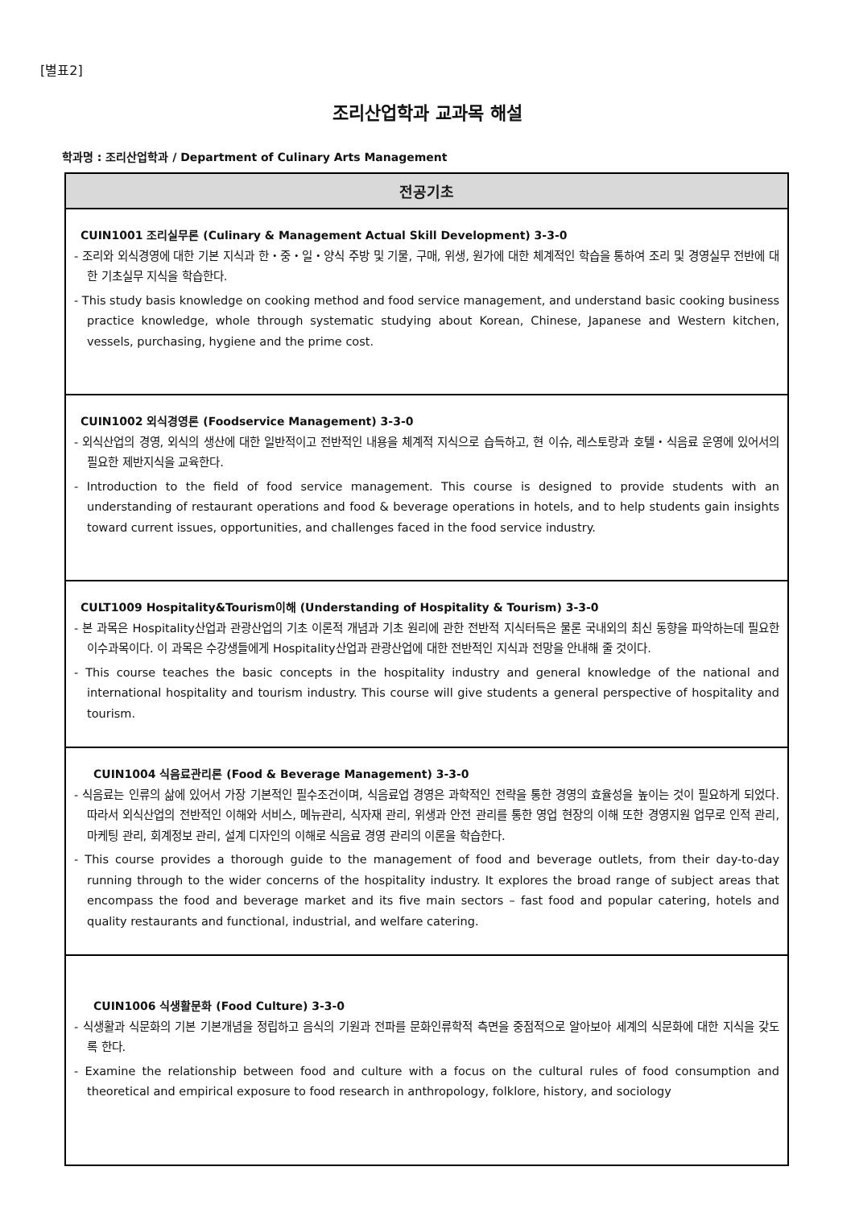[별표2]
조리산업학과 교과목 해설
학과명 : 조리산업학과 / Department of Culinary Arts Management
| 전공기초 |
| --- |
| CUIN1001 조리실무론 (Culinary & Management Actual Skill Development) 3-3-0 - 조리와 외식경영에 대한 기본 지식과 한・중・일・양식 주방 및 기물, 구매, 위생, 원가에 대한 체계적인 학습을 통하여 조리 및 경영실무 전반에 대한 기초실무 지식을 학습한다. - This study basis knowledge on cooking method and food service management, and understand basic cooking business practice knowledge, whole through systematic studying about Korean, Chinese, Japanese and Western kitchen, vessels, purchasing, hygiene and the prime cost. |
| CUIN1002 외식경영론 (Foodservice Management) 3-3-0 - 외식산업의 경영, 외식의 생산에 대한 일반적이고 전반적인 내용을 체계적 지식으로 습득하고, 현 이슈, 레스토랑과 호텔・식음료 운영에 있어서의 필요한 제반지식을 교육한다. - Introduction to the field of food service management. This course is designed to provide students with an understanding of restaurant operations and food & beverage operations in hotels, and to help students gain insights toward current issues, opportunities, and challenges faced in the food service industry. |
| CULT1009 Hospitality&Tourism이해 (Understanding of Hospitality & Tourism) 3-3-0 - 본 과목은 Hospitality산업과 관광산업의 기초 이론적 개념과 기초 원리에 관한 전반적 지식터득은 물론 국내외의 최신 동향을 파악하는데 필요한 이수과목이다. 이 과목은 수강생들에게 Hospitality산업과 관광산업에 대한 전반적인 지식과 전망을 안내해 줄 것이다. - This course teaches the basic concepts in the hospitality industry and general knowledge of the national and international hospitality and tourism industry. This course will give students a general perspective of hospitality and tourism. |
| CUIN1004 식음료관리론 (Food & Beverage Management) 3-3-0 - 식음료는 인류의 삶에 있어서 가장 기본적인 필수조건이며, 식음료업 경영은 과학적인 전략을 통한 경영의 효율성을 높이는 것이 필요하게 되었다. 따라서 외식산업의 전반적인 이해와 서비스, 메뉴관리, 식자재 관리, 위생과 안전 관리를 통한 영업 현장의 이해 또한 경영지원 업무로 인적 관리, 마케팅 관리, 회계정보 관리, 설계 디자인의 이해로 식음료 경영 관리의 이론을 학습한다. - This course provides a thorough guide to the management of food and beverage outlets, from their day-to-day running through to the wider concerns of the hospitality industry. It explores the broad range of subject areas that encompass the food and beverage market and its five main sectors – fast food and popular catering, hotels and quality restaurants and functional, industrial, and welfare catering. |
| CUIN1006 식생활문화 (Food Culture) 3-3-0 - 식생활과 식문화의 기본 기본개념을 정립하고 음식의 기원과 전파를 문화인류학적 측면을 중점적으로 알아보아 세계의 식문화에 대한 지식을 갖도록 한다. - Examine the relationship between food and culture with a focus on the cultural rules of food consumption and theoretical and empirical exposure to food research in anthropology, folklore, history, and sociology |